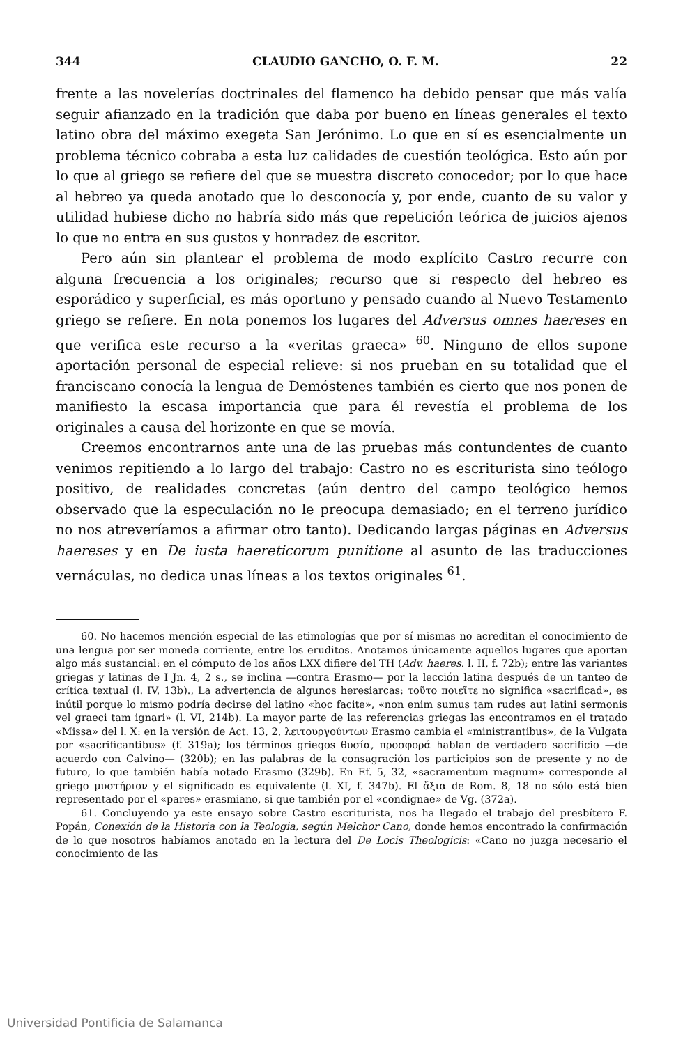344 CLAUDIO GANCHO, O. F. M. 22
frente a las novelerías doctrinales del flamenco ha debido pensar que más valía seguir afianzado en la tradición que daba por bueno en líneas generales el texto latino obra del máximo exegeta San Jerónimo. Lo que en sí es esencialmente un problema técnico cobraba a esta luz calidades de cuestión teológica. Esto aún por lo que al griego se refiere del que se muestra discreto conocedor; por lo que hace al hebreo ya queda anotado que lo desconocía y, por ende, cuanto de su valor y utilidad hubiese dicho no habría sido más que repetición teórica de juicios ajenos lo que no entra en sus gustos y honradez de escritor.
Pero aún sin plantear el problema de modo explícito Castro recurre con alguna frecuencia a los originales; recurso que si respecto del hebreo es esporádico y superficial, es más oportuno y pensado cuando al Nuevo Testamento griego se refiere. En nota ponemos los lugares del Adversus omnes haereses en que verifica este recurso a la «veritas graeca» <sup>60</sup>. Ninguno de ellos supone aportación personal de especial relieve: si nos prueban en su totalidad que el franciscano conocía la lengua de Demóstenes también es cierto que nos ponen de manifiesto la escasa importancia que para él revestía el problema de los originales a causa del horizonte en que se movía.
Creemos encontrarnos ante una de las pruebas más contundentes de cuanto venimos repitiendo a lo largo del trabajo: Castro no es escriturista sino teólogo positivo, de realidades concretas (aún dentro del campo teológico hemos observado que la especulación no le preocupa demasiado; en el terreno jurídico no nos atreveríamos a afirmar otro tanto). Dedicando largas páginas en Adversus haereses y en De iusta haereticorum punitione al asunto de las traducciones vernáculas, no dedica unas líneas a los textos originales <sup>61</sup>.
60. No hacemos mención especial de las etimologías que por sí mismas no acreditan el conocimiento de una lengua por ser moneda corriente, entre los eruditos. Anotamos únicamente aquellos lugares que aportan algo más sustancial: en el cómputo de los años LXX difiere del TH (Adv. haeres. l. II, f. 72b); entre las variantes griegas y latinas de I Jn. 4, 2 s., se inclina —contra Erasmo— por la lección latina después de un tanteo de crítica textual (l. IV, 13b)., La advertencia de algunos heresiarcas: τοῦτο ποιεῖτε no significa «sacrificad», es inútil porque lo mismo podría decirse del latino «hoc facite», «non enim sumus tam rudes aut latini sermonis vel graeci tam ignari» (l. VI, 214b). La mayor parte de las referencias griegas las encontramos en el tratado «Missa» del l. X: en la versión de Act. 13, 2, λειτουργούντων Erasmo cambia el «ministrantibus», de la Vulgata por «sacrificantibus» (f. 319a); los términos griegos θυσία, προσφορά hablan de verdadero sacrificio —de acuerdo con Calvino— (320b); en las palabras de la consagración los participios son de presente y no de futuro, lo que también había notado Erasmo (329b). En Ef. 5, 32, «sacramentum magnum» corresponde al griego μυστήριον y el significado es equivalente (l. XI, f. 347b). El ἄξια de Rom. 8, 18 no sólo está bien representado por el «pares» erasmiano, si que también por el «condignae» de Vg. (372a).
61. Concluyendo ya este ensayo sobre Castro escriturista, nos ha llegado el trabajo del presbítero F. Popán, Conexión de la Historia con la Teologia, según Melchor Cano, donde hemos encontrado la confirmación de lo que nosotros habíamos anotado en la lectura del De Locis Theologicis: «Cano no juzga necesario el conocimiento de las
Universidad Pontificia de Salamanca